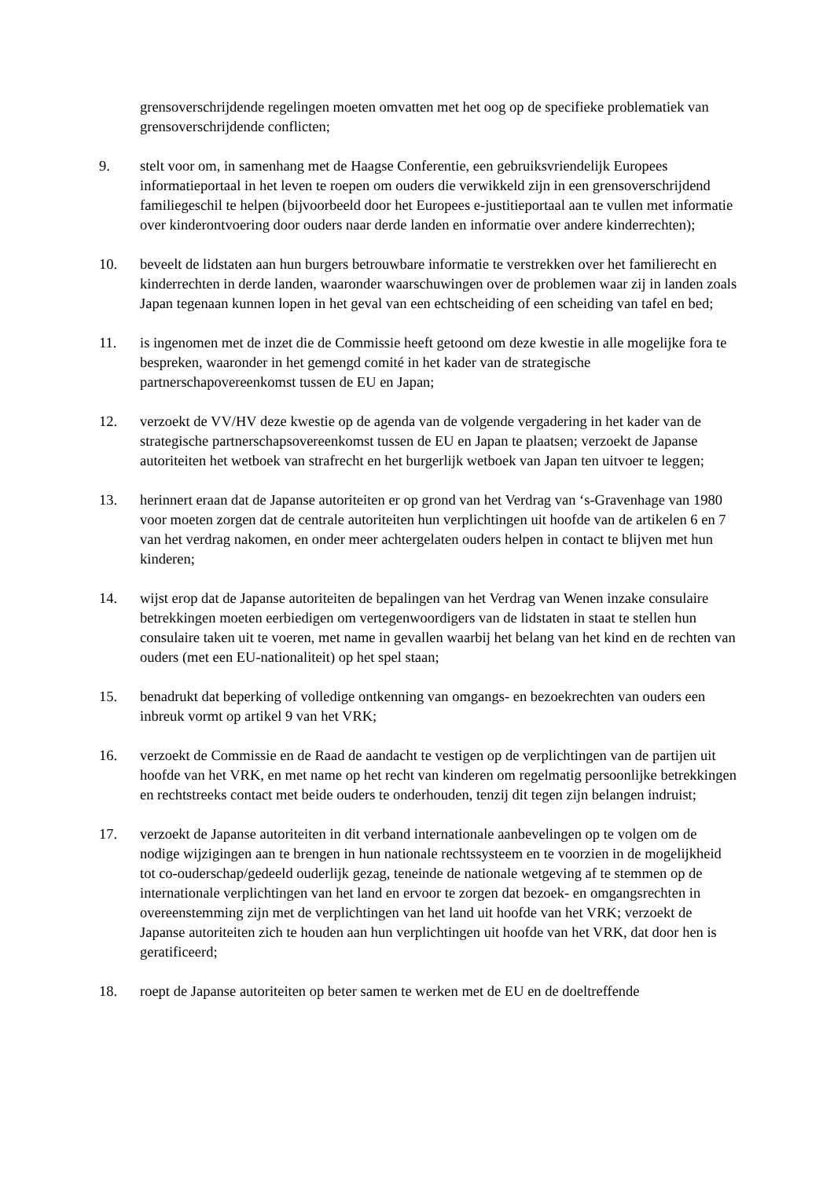grensoverschrijdende regelingen moeten omvatten met het oog op de specifieke problematiek van grensoverschrijdende conflicten;
9. stelt voor om, in samenhang met de Haagse Conferentie, een gebruiksvriendelijk Europees informatieportaal in het leven te roepen om ouders die verwikkeld zijn in een grensoverschrijdend familiegeschil te helpen (bijvoorbeeld door het Europees e-justitieportaal aan te vullen met informatie over kinderontvoering door ouders naar derde landen en informatie over andere kinderrechten);
10. beveelt de lidstaten aan hun burgers betrouwbare informatie te verstrekken over het familierecht en kinderrechten in derde landen, waaronder waarschuwingen over de problemen waar zij in landen zoals Japan tegenaan kunnen lopen in het geval van een echtscheiding of een scheiding van tafel en bed;
11. is ingenomen met de inzet die de Commissie heeft getoond om deze kwestie in alle mogelijke fora te bespreken, waaronder in het gemengd comité in het kader van de strategische partnerschapovereenkomst tussen de EU en Japan;
12. verzoekt de VV/HV deze kwestie op de agenda van de volgende vergadering in het kader van de strategische partnerschapsovereenkomst tussen de EU en Japan te plaatsen; verzoekt de Japanse autoriteiten het wetboek van strafrecht en het burgerlijk wetboek van Japan ten uitvoer te leggen;
13. herinnert eraan dat de Japanse autoriteiten er op grond van het Verdrag van ‘s-Gravenhage van 1980 voor moeten zorgen dat de centrale autoriteiten hun verplichtingen uit hoofde van de artikelen 6 en 7 van het verdrag nakomen, en onder meer achtergelaten ouders helpen in contact te blijven met hun kinderen;
14. wijst erop dat de Japanse autoriteiten de bepalingen van het Verdrag van Wenen inzake consulaire betrekkingen moeten eerbiedigen om vertegenwoordigers van de lidstaten in staat te stellen hun consulaire taken uit te voeren, met name in gevallen waarbij het belang van het kind en de rechten van ouders (met een EU-nationaliteit) op het spel staan;
15. benadrukt dat beperking of volledige ontkenning van omgangs- en bezoekrechten van ouders een inbreuk vormt op artikel 9 van het VRK;
16. verzoekt de Commissie en de Raad de aandacht te vestigen op de verplichtingen van de partijen uit hoofde van het VRK, en met name op het recht van kinderen om regelmatig persoonlijke betrekkingen en rechtstreeks contact met beide ouders te onderhouden, tenzij dit tegen zijn belangen indruist;
17. verzoekt de Japanse autoriteiten in dit verband internationale aanbevelingen op te volgen om de nodige wijzigingen aan te brengen in hun nationale rechtssysteem en te voorzien in de mogelijkheid tot co-ouderschap/gedeeld ouderlijk gezag, teneinde de nationale wetgeving af te stemmen op de internationale verplichtingen van het land en ervoor te zorgen dat bezoek- en omgangsrechten in overeenstemming zijn met de verplichtingen van het land uit hoofde van het VRK; verzoekt de Japanse autoriteiten zich te houden aan hun verplichtingen uit hoofde van het VRK, dat door hen is geratificeerd;
18. roept de Japanse autoriteiten op beter samen te werken met de EU en de doeltreffende